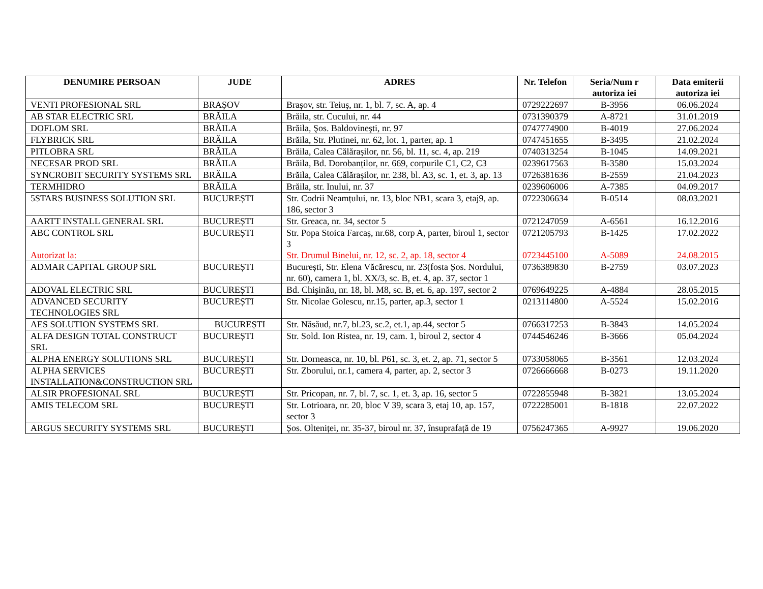| DENUMIRE PERSOAN | JUDE | ADRES | Nr. Telefon | Seria/Num r autoriza iei | Data emiterii autoriza iei |
| --- | --- | --- | --- | --- | --- |
| VENTI PROFESIONAL SRL | BRAȘOV | Brașov, str. Teiuș, nr. 1, bl. 7, sc. A, ap. 4 | 0729222697 | B-3956 | 06.06.2024 |
| AB STAR ELECTRIC SRL | BRĂILA | Brăila, str. Cucului, nr. 44 | 0731390379 | A-8721 | 31.01.2019 |
| DOFLOM SRL | BRĂILA | Brăila, Şos. Baldovineşti, nr. 97 | 0747774900 | B-4019 | 27.06.2024 |
| FLYBRICK SRL | BRĂILA | Brăila, Str. Plutinei, nr. 62, lot. 1, parter, ap. 1 | 0747451655 | B-3495 | 21.02.2024 |
| PITLOBRA SRL | BRĂILA | Brăila, Calea Călărașilor, nr. 56, bl. 11, sc. 4, ap. 219 | 0740313254 | B-1045 | 14.09.2021 |
| NECESAR PROD SRL | BRĂILA | Brăila, Bd. Dorobanților, nr. 669, corpurile C1, C2, C3 | 0239617563 | B-3580 | 15.03.2024 |
| SYNCROBIT SECURITY SYSTEMS SRL | BRĂILA | Brăila, Calea Călărașilor, nr. 238, bl. A3, sc. 1, et. 3, ap. 13 | 0726381636 | B-2559 | 21.04.2023 |
| TERMHIDRO | BRĂILA | Brăila, str. Inului, nr. 37 | 0239606006 | A-7385 | 04.09.2017 |
| 5STARS BUSINESS SOLUTION SRL | BUCUREȘTI | Str. Codrii Neamțului, nr. 13, bloc NB1, scara 3, etaj9, ap. 186, sector 3 | 0722306634 | B-0514 | 08.03.2021 |
| AARTT INSTALL GENERAL SRL | BUCUREȘTI | Str. Greaca, nr. 34, sector 5 | 0721247059 | A-6561 | 16.12.2016 |
| ABC CONTROL SRL Autorizat la: | BUCUREȘTI | Str. Popa Stoica Farcaș, nr.68, corp A, parter, biroul 1, sector 3 Str. Drumul Binelui, nr. 12, sc. 2, ap. 18, sector 4 | 0721205793 0723445100 | B-1425 A-5089 | 17.02.2022 24.08.2015 |
| ADMAR CAPITAL GROUP SRL | BUCUREȘTI | București, Str. Elena Văcărescu, nr. 23(fosta Șos. Nordului, nr. 60), camera 1, bl. XX/3, sc. B, et. 4, ap. 37, sector 1 | 0736389830 | B-2759 | 03.07.2023 |
| ADOVAL ELECTRIC SRL | BUCUREȘTI | Bd. Chişinău, nr. 18, bl. M8, sc. B, et. 6, ap. 197, sector 2 | 0769649225 | A-4884 | 28.05.2015 |
| ADVANCED SECURITY TECHNOLOGIES SRL | BUCUREȘTI | Str. Nicolae Golescu, nr.15, parter, ap.3, sector 1 | 0213114800 | A-5524 | 15.02.2016 |
| AES SOLUTION SYSTEMS SRL | BUCUREȘTI | Str. Năsăud, nr.7, bl.23, sc.2, et.1, ap.44, sector 5 | 0766317253 | B-3843 | 14.05.2024 |
| ALFA DESIGN TOTAL CONSTRUCT SRL | BUCUREȘTI | Str. Sold. Ion Ristea, nr. 19, cam. 1, biroul 2, sector 4 | 0744546246 | B-3666 | 05.04.2024 |
| ALPHA ENERGY SOLUTIONS SRL | BUCUREȘTI | Str. Dorneasca, nr. 10, bl. P61, sc. 3, et. 2, ap. 71, sector 5 | 0733058065 | B-3561 | 12.03.2024 |
| ALPHA SERVICES INSTALLATION&CONSTRUCTION SRL | BUCUREȘTI | Str. Zborului, nr.1, camera 4, parter, ap. 2, sector 3 | 0726666668 | B-0273 | 19.11.2020 |
| ALSIR PROFESIONAL SRL | BUCUREȘTI | Str. Pricopan, nr. 7, bl. 7, sc. 1, et. 3, ap. 16, sector 5 | 0722855948 | B-3821 | 13.05.2024 |
| AMIS TELECOM SRL | BUCUREȘTI | Str. Lotrioara, nr. 20, bloc V 39, scara 3, etaj 10, ap. 157, sector 3 | 0722285001 | B-1818 | 22.07.2022 |
| ARGUS SECURITY SYSTEMS SRL | BUCUREȘTI | Șos. Olteniței, nr. 35-37, biroul nr. 37, însuprafață de 19 | 0756247365 | A-9927 | 19.06.2020 |